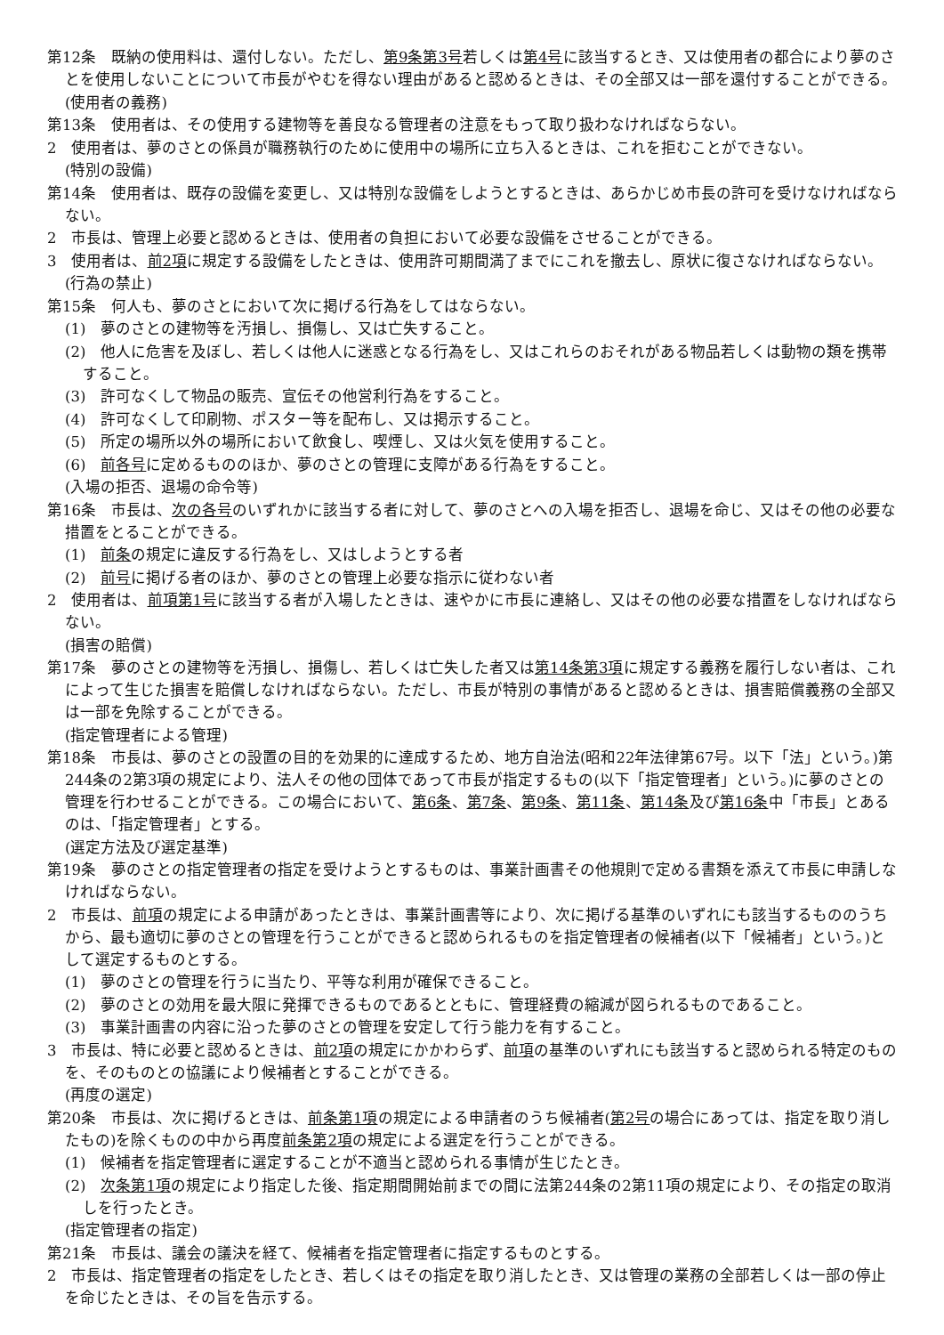第12条　既納の使用料は、還付しない。ただし、第9条第3号若しくは第4号に該当するとき、又は使用者の都合により夢のさとを使用しないことについて市長がやむを得ない理由があると認めるときは、その全部又は一部を還付することができる。
(使用者の義務)
第13条　使用者は、その使用する建物等を善良なる管理者の注意をもって取り扱わなければならない。
2　使用者は、夢のさとの係員が職務執行のために使用中の場所に立ち入るときは、これを拒むことができない。
(特別の設備)
第14条　使用者は、既存の設備を変更し、又は特別な設備をしようとするときは、あらかじめ市長の許可を受けなければならない。
2　市長は、管理上必要と認めるときは、使用者の負担において必要な設備をさせることができる。
3　使用者は、前2項に規定する設備をしたときは、使用許可期間満了までにこれを撤去し、原状に復さなければならない。
(行為の禁止)
第15条　何人も、夢のさとにおいて次に掲げる行為をしてはならない。
(1)　夢のさとの建物等を汚損し、損傷し、又は亡失すること。
(2)　他人に危害を及ぼし、若しくは他人に迷惑となる行為をし、又はこれらのおそれがある物品若しくは動物の類を携帯すること。
(3)　許可なくして物品の販売、宣伝その他営利行為をすること。
(4)　許可なくして印刷物、ポスター等を配布し、又は掲示すること。
(5)　所定の場所以外の場所において飲食し、喫煙し、又は火気を使用すること。
(6)　前各号に定めるもののほか、夢のさとの管理に支障がある行為をすること。
(入場の拒否、退場の命令等)
第16条　市長は、次の各号のいずれかに該当する者に対して、夢のさとへの入場を拒否し、退場を命じ、又はその他の必要な措置をとることができる。
(1)　前条の規定に違反する行為をし、又はしようとする者
(2)　前号に掲げる者のほか、夢のさとの管理上必要な指示に従わない者
2　使用者は、前項第1号に該当する者が入場したときは、速やかに市長に連絡し、又はその他の必要な措置をしなければならない。
(損害の賠償)
第17条　夢のさとの建物等を汚損し、損傷し、若しくは亡失した者又は第14条第3項に規定する義務を履行しない者は、これによって生じた損害を賠償しなければならない。ただし、市長が特別の事情があると認めるときは、損害賠償義務の全部又は一部を免除することができる。
(指定管理者による管理)
第18条　市長は、夢のさとの設置の目的を効果的に達成するため、地方自治法(昭和22年法律第67号。以下「法」という。)第244条の2第3項の規定により、法人その他の団体であって市長が指定するもの(以下「指定管理者」という。)に夢のさとの管理を行わせることができる。この場合において、第6条、第7条、第9条、第11条、第14条及び第16条中「市長」とあるのは、「指定管理者」とする。
(選定方法及び選定基準)
第19条　夢のさとの指定管理者の指定を受けようとするものは、事業計画書その他規則で定める書類を添えて市長に申請しなければならない。
2　市長は、前項の規定による申請があったときは、事業計画書等により、次に掲げる基準のいずれにも該当するもののうちから、最も適切に夢のさとの管理を行うことができると認められるものを指定管理者の候補者(以下「候補者」という。)として選定するものとする。
(1)　夢のさとの管理を行うに当たり、平等な利用が確保できること。
(2)　夢のさとの効用を最大限に発揮できるものであるとともに、管理経費の縮減が図られるものであること。
(3)　事業計画書の内容に沿った夢のさとの管理を安定して行う能力を有すること。
3　市長は、特に必要と認めるときは、前2項の規定にかかわらず、前項の基準のいずれにも該当すると認められる特定のものを、そのものとの協議により候補者とすることができる。
(再度の選定)
第20条　市長は、次に掲げるときは、前条第1項の規定による申請者のうち候補者(第2号の場合にあっては、指定を取り消したもの)を除くものの中から再度前条第2項の規定による選定を行うことができる。
(1)　候補者を指定管理者に選定することが不適当と認められる事情が生じたとき。
(2)　次条第1項の規定により指定した後、指定期間開始前までの間に法第244条の2第11項の規定により、その指定の取消しを行ったとき。
(指定管理者の指定)
第21条　市長は、議会の議決を経て、候補者を指定管理者に指定するものとする。
2　市長は、指定管理者の指定をしたとき、若しくはその指定を取り消したとき、又は管理の業務の全部若しくは一部の停止を命じたときは、その旨を告示する。